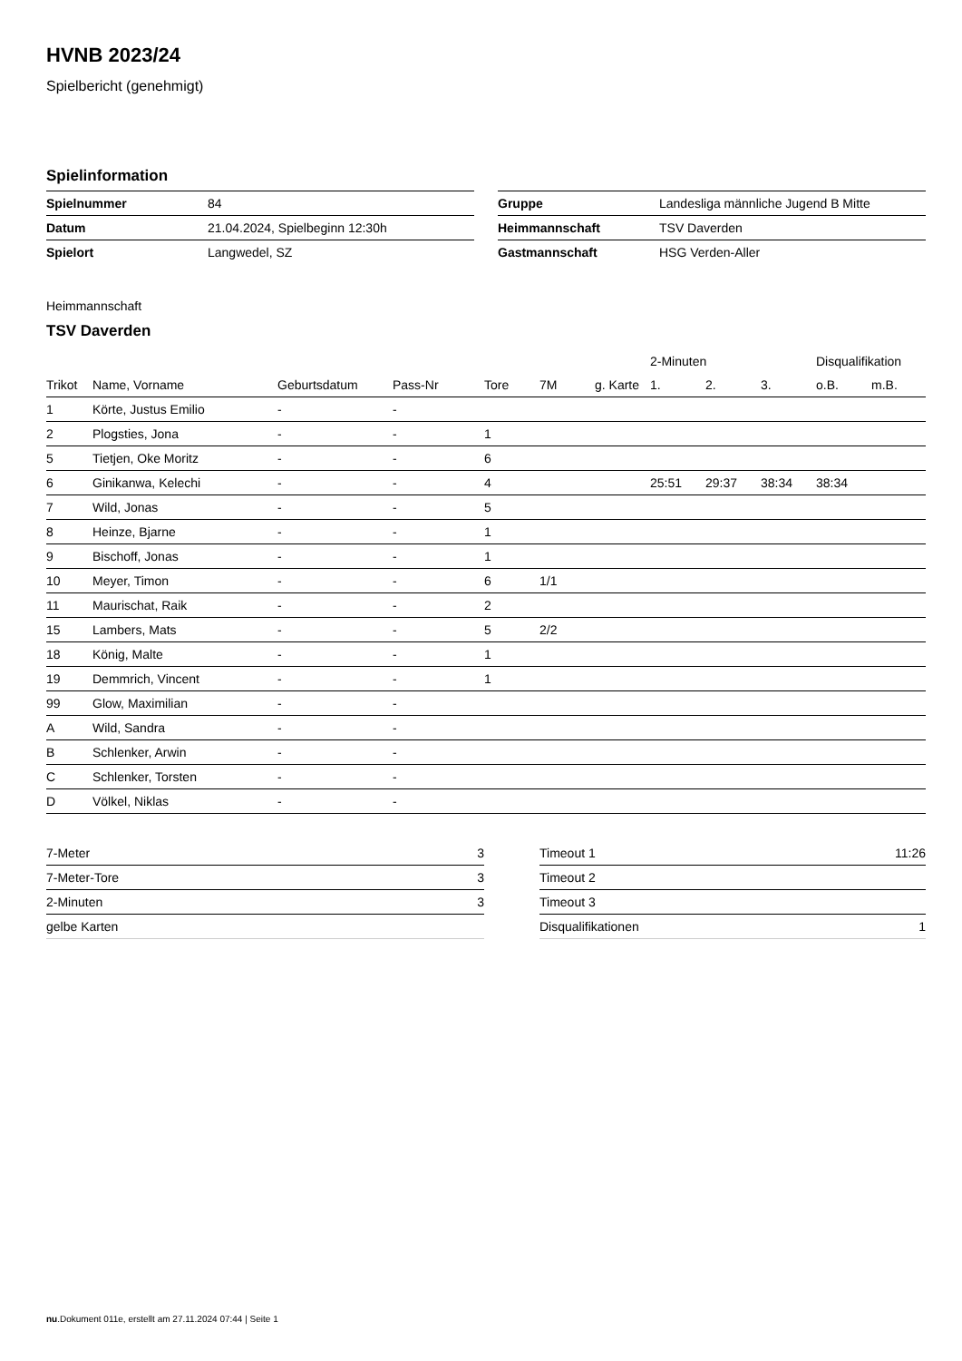HVNB 2023/24
Spielbericht (genehmigt)
Spielinformation
| Spielnummer | 84 |
| Datum | 21.04.2024, Spielbeginn 12:30h |
| Spielort | Langwedel, SZ |
| Gruppe | Landesliga männliche Jugend B Mitte |
| Heimmannschaft | TSV Daverden |
| Gastmannschaft | HSG Verden-Aller |
Heimmannschaft
TSV Daverden
| | | | | | | | 2-Minuten | | | Disqualifikation | |
| --- | --- | --- | --- | --- | --- | --- | --- | --- | --- | --- | --- |
| Trikot | Name, Vorname | Geburtsdatum | Pass-Nr | Tore | 7M | g. Karte | 1. | 2. | 3. | o.B. | m.B. |
| 1 | Körte, Justus Emilio | - | - | | | | | | | | |
| 2 | Plogsties, Jona | - | - | 1 | | | | | | | |
| 5 | Tietjen, Oke Moritz | - | - | 6 | | | | | | | |
| 6 | Ginikanwa, Kelechi | - | - | 4 | | | 25:51 | 29:37 | 38:34 | 38:34 | |
| 7 | Wild, Jonas | - | - | 5 | | | | | | | |
| 8 | Heinze, Bjarne | - | - | 1 | | | | | | | |
| 9 | Bischoff, Jonas | - | - | 1 | | | | | | | |
| 10 | Meyer, Timon | - | - | 6 | 1/1 | | | | | | |
| 11 | Maurischat, Raik | - | - | 2 | | | | | | | |
| 15 | Lambers, Mats | - | - | 5 | 2/2 | | | | | | |
| 18 | König, Malte | - | - | 1 | | | | | | | |
| 19 | Demmrich, Vincent | - | - | 1 | | | | | | | |
| 99 | Glow, Maximilian | - | - | | | | | | | | |
| A | Wild, Sandra | - | - | | | | | | | | |
| B | Schlenker, Arwin | - | - | | | | | | | | |
| C | Schlenker, Torsten | - | - | | | | | | | | |
| D | Völkel, Niklas | - | - | | | | | | | | |
| 7-Meter | 3 |
| 7-Meter-Tore | 3 |
| 2-Minuten | 3 |
| gelbe Karten | |
| Timeout 1 | 11:26 |
| Timeout 2 | |
| Timeout 3 | |
| Disqualifikationen | 1 |
nu.Dokument 011e, erstellt am 27.11.2024 07:44 | Seite 1